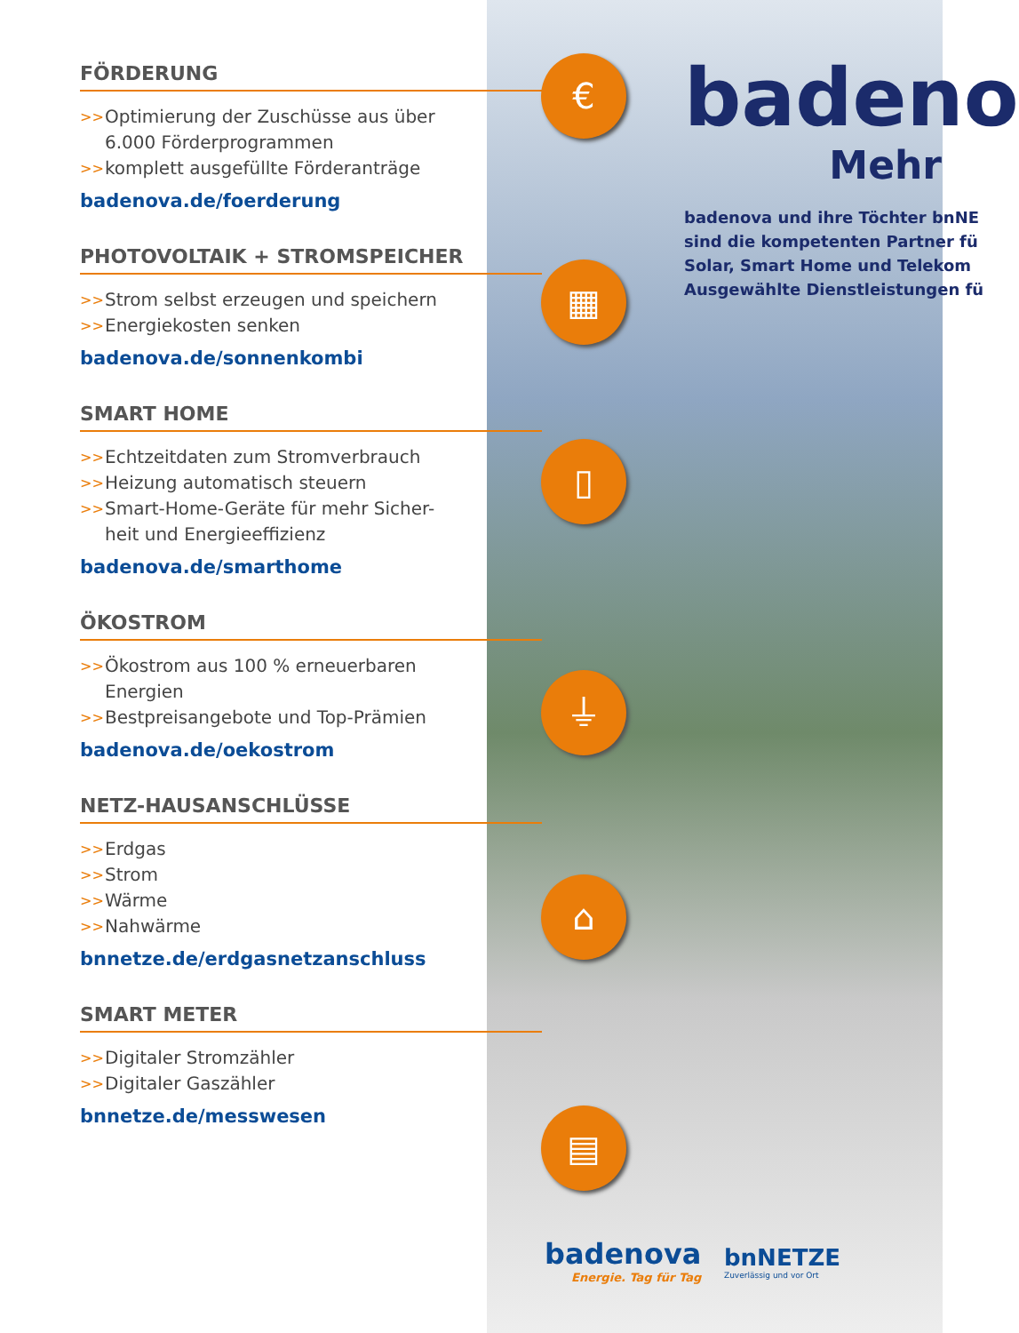FÖRDERUNG
>> Optimierung der Zuschüsse aus über 6.000 Förderprogrammen
>> komplett ausgefüllte Förderanträge
badenova.de/foerderung
PHOTOVOLTAIK + STROMSPEICHER
>> Strom selbst erzeugen und speichern
>> Energiekosten senken
badenova.de/sonnenkombi
SMART HOME
>> Echtzeitdaten zum Stromverbrauch
>> Heizung automatisch steuern
>> Smart-Home-Geräte für mehr Sicher-heit und Energieeffizienz
badenova.de/smarthome
ÖKOSTROM
>> Ökostrom aus 100 % erneuerbaren Energien
>> Bestpreisangebote und Top-Prämien
badenova.de/oekostrom
NETZ-HAUSANSCHLÜSSE
>> Erdgas
>> Strom
>> Wärme
>> Nahwärme
bnnetze.de/erdgasnetzanschluss
SMART METER
>> Digitaler Stromzähler
>> Digitaler Gaszähler
bnnetze.de/messwesen
€
▦
▯
⏚
⌂
▤
badeno
Mehr
badenova und ihre Töchter bnNE
sind die kompetenten Partner fü
Solar, Smart Home und Telekom
Ausgewählte Dienstleistungen fü
badenova
Energie. Tag für Tag
bnNETZE
Zuverlässig und vor Ort